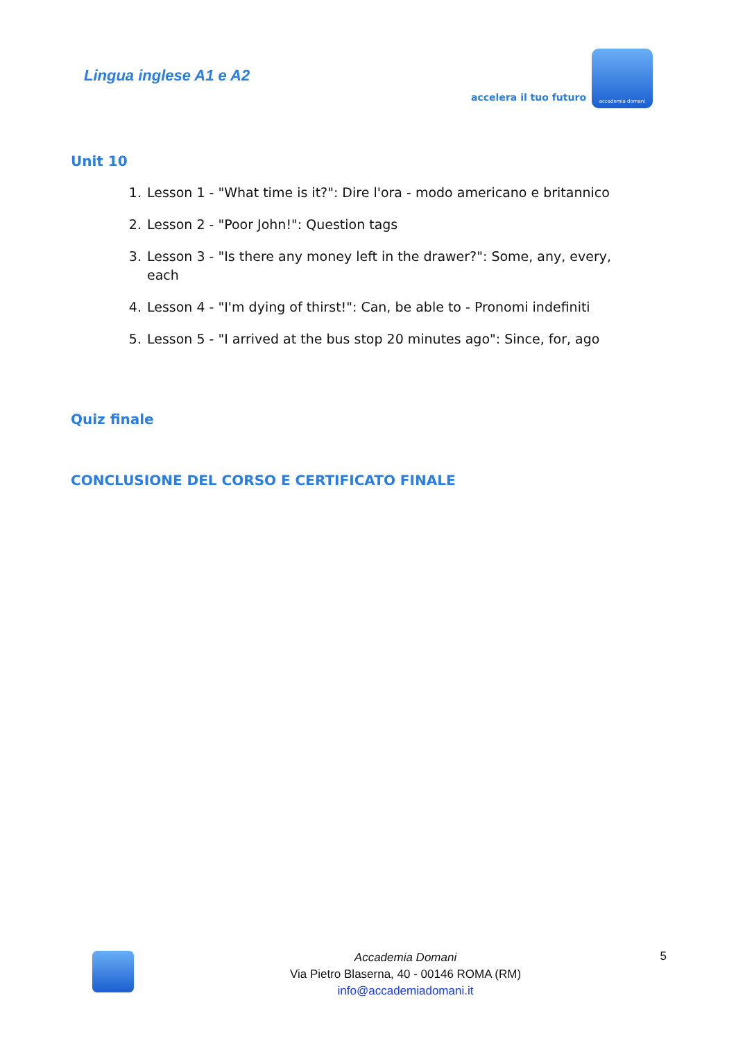Lingua inglese A1 e A2
accelera il tuo futuro
accademia domani
Unit 10
1. Lesson 1 - "What time is it?": Dire l'ora - modo americano e britannico
2. Lesson 2 - "Poor John!": Question tags
3. Lesson 3 - "Is there any money left in the drawer?": Some, any, every, each
4. Lesson 4 - "I'm dying of thirst!": Can, be able to - Pronomi indefiniti
5. Lesson 5 - "I arrived at the bus stop 20 minutes ago": Since, for, ago
Quiz finale
CONCLUSIONE DEL CORSO E CERTIFICATO FINALE
Accademia Domani
Via Pietro Blaserna, 40 - 00146 ROMA (RM)
info@accademiadomani.it
5